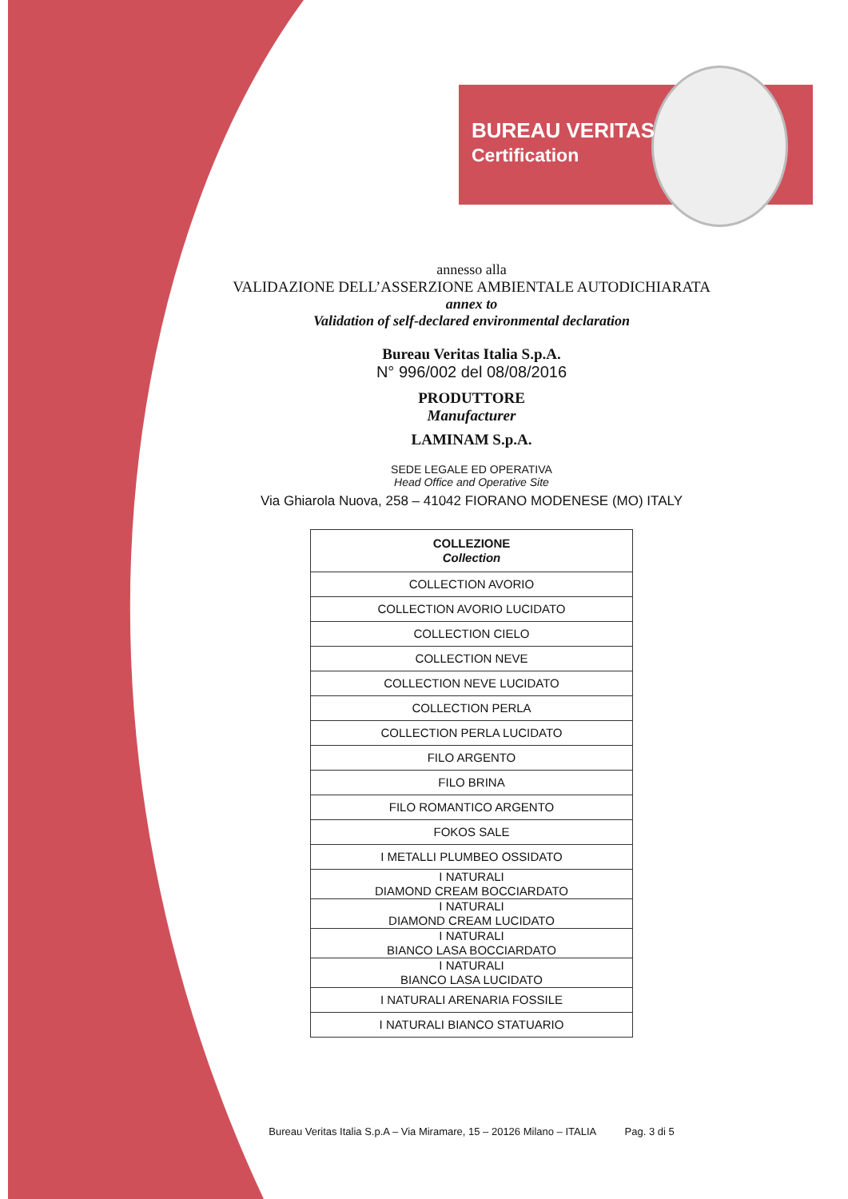BUREAU VERITAS
Certification
annesso alla
VALIDAZIONE DELL’ASSERZIONE AMBIENTALE AUTODICHIARATA
annex to
Validation of self-declared environmental declaration
Bureau Veritas Italia S.p.A.
N° 996/002 del 08/08/2016
PRODUTTORE
Manufacturer
LAMINAM S.p.A.
SEDE LEGALE ED OPERATIVA
Head Office and Operative Site
Via Ghiarola Nuova, 258 – 41042 FIORANO MODENESE (MO) ITALY
| COLLEZIONE Collection |
| --- |
| COLLECTION AVORIO |
| COLLECTION AVORIO LUCIDATO |
| COLLECTION CIELO |
| COLLECTION NEVE |
| COLLECTION NEVE LUCIDATO |
| COLLECTION PERLA |
| COLLECTION PERLA LUCIDATO |
| FILO ARGENTO |
| FILO BRINA |
| FILO ROMANTICO ARGENTO |
| FOKOS SALE |
| I METALLI PLUMBEO OSSIDATO |
| I NATURALI DIAMOND CREAM BOCCIARDATO |
| I NATURALI DIAMOND CREAM LUCIDATO |
| I NATURALI BIANCO LASA BOCCIARDATO |
| I NATURALI BIANCO LASA LUCIDATO |
| I NATURALI ARENARIA FOSSILE |
| I NATURALI BIANCO STATUARIO |
Bureau Veritas Italia S.p.A – Via Miramare, 15 – 20126 Milano – ITALIA Pag. 3 di 5